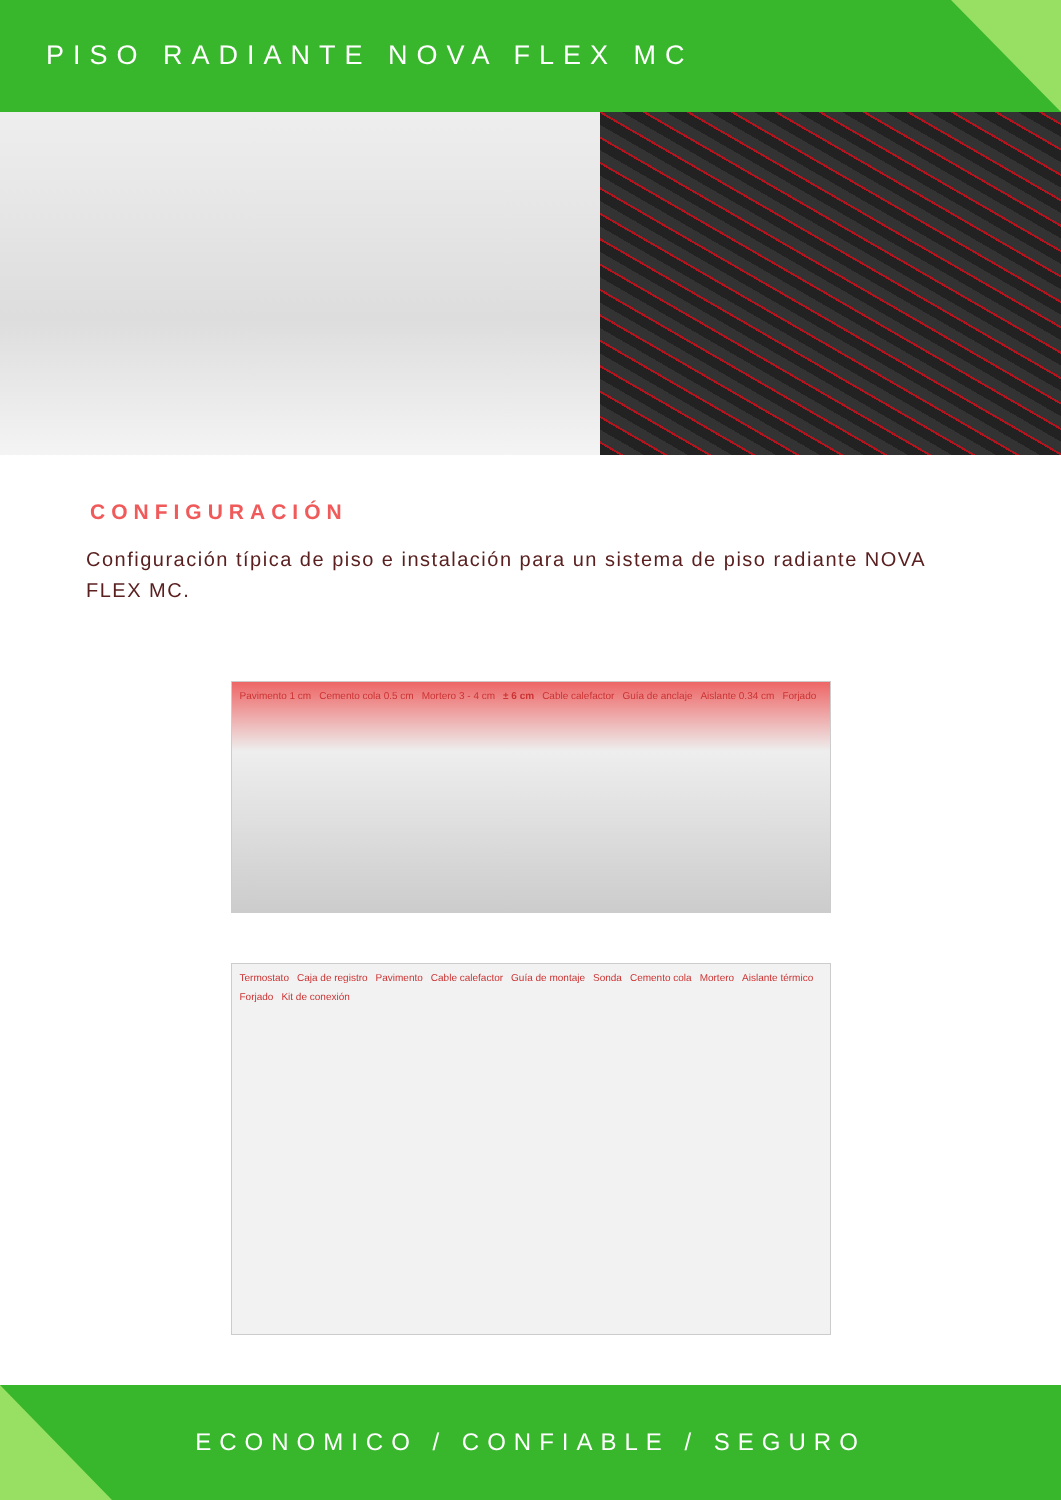PISO RADIANTE NOVA FLEX MC
CONFIGURACIÓN
Configuración típica de piso e instalación para un sistema de piso radiante NOVA FLEX MC.
Pavimento 1 cm Cemento cola 0.5 cm Mortero 3 - 4 cm ± 6 cm Cable calefactor Guía de anclaje Aislante 0.34 cm Forjado
Termostato Caja de registro Pavimento Cable calefactor Guía de montaje Sonda Cemento cola Mortero Aislante térmico Forjado Kit de conexión
ECONOMICO / CONFIABLE / SEGURO